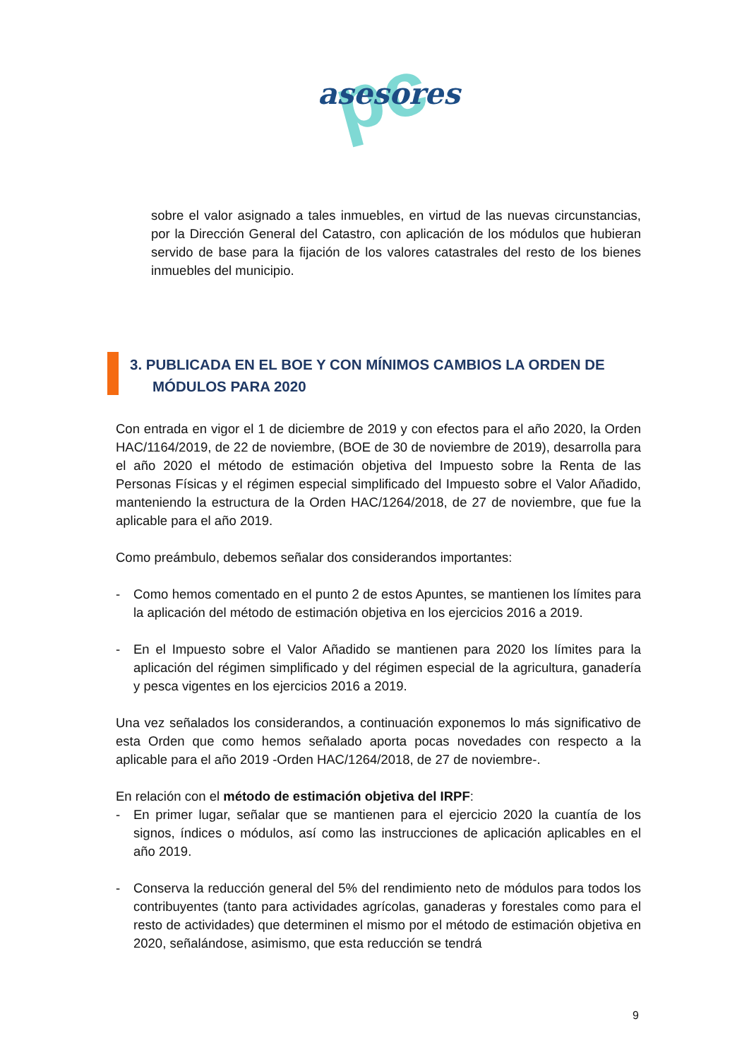pc
asesores
sobre el valor asignado a tales inmuebles, en virtud de las nuevas circunstancias, por la Dirección General del Catastro, con aplicación de los módulos que hubieran servido de base para la fijación de los valores catastrales del resto de los bienes inmuebles del municipio.
3. PUBLICADA EN EL BOE Y CON MÍNIMOS CAMBIOS LA ORDEN DE MÓDULOS PARA 2020
Con entrada en vigor el 1 de diciembre de 2019 y con efectos para el año 2020, la Orden HAC/1164/2019, de 22 de noviembre, (BOE de 30 de noviembre de 2019), desarrolla para el año 2020 el método de estimación objetiva del Impuesto sobre la Renta de las Personas Físicas y el régimen especial simplificado del Impuesto sobre el Valor Añadido, manteniendo la estructura de la Orden HAC/1264/2018, de 27 de noviembre, que fue la aplicable para el año 2019.
Como preámbulo, debemos señalar dos considerandos importantes:
- Como hemos comentado en el punto 2 de estos Apuntes, se mantienen los límites para la aplicación del método de estimación objetiva en los ejercicios 2016 a 2019.
- En el Impuesto sobre el Valor Añadido se mantienen para 2020 los límites para la aplicación del régimen simplificado y del régimen especial de la agricultura, ganadería y pesca vigentes en los ejercicios 2016 a 2019.
Una vez señalados los considerandos, a continuación exponemos lo más significativo de esta Orden que como hemos señalado aporta pocas novedades con respecto a la aplicable para el año 2019 -Orden HAC/1264/2018, de 27 de noviembre-.
En relación con el método de estimación objetiva del IRPF:
- En primer lugar, señalar que se mantienen para el ejercicio 2020 la cuantía de los signos, índices o módulos, así como las instrucciones de aplicación aplicables en el año 2019.
- Conserva la reducción general del 5% del rendimiento neto de módulos para todos los contribuyentes (tanto para actividades agrícolas, ganaderas y forestales como para el resto de actividades) que determinen el mismo por el método de estimación objetiva en 2020, señalándose, asimismo, que esta reducción se tendrá
9